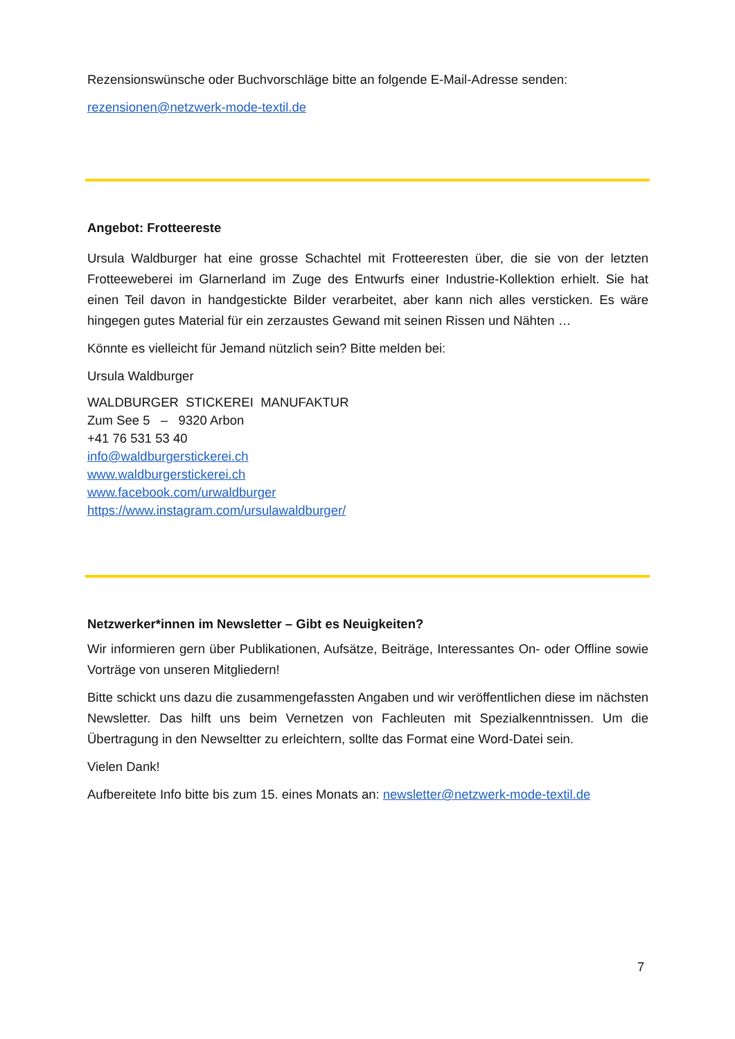Rezensionswünsche oder Buchvorschläge bitte an folgende E-Mail-Adresse senden:
rezensionen@netzwerk-mode-textil.de
Angebot: Frotteereste
Ursula Waldburger hat eine grosse Schachtel mit Frotteeresten über, die sie von der letzten Frotteeweberei im Glarnerland im Zuge des Entwurfs einer Industrie-Kollektion erhielt. Sie hat einen Teil davon in handgestickte Bilder verarbeitet, aber kann nich alles versticken. Es wäre hingegen gutes Material für ein zerzaustes Gewand mit seinen Rissen und Nähten …
Könnte es vielleicht für Jemand nützlich sein? Bitte melden bei:
Ursula Waldburger
WALDBURGER STICKEREI MANUFAKTUR
Zum See 5 – 9320 Arbon
+41 76 531 53 40
info@waldburgerstickerei.ch
www.waldburgerstickerei.ch
www.facebook.com/urwaldburger
https://www.instagram.com/ursulawaldburger/
Netzwerker*innen im Newsletter – Gibt es Neuigkeiten?
Wir informieren gern über Publikationen, Aufsätze, Beiträge, Interessantes On- oder Offline sowie Vorträge von unseren Mitgliedern!
Bitte schickt uns dazu die zusammengefassten Angaben und wir veröffentlichen diese im nächsten Newsletter. Das hilft uns beim Vernetzen von Fachleuten mit Spezialkenntnissen. Um die Übertragung in den Newseltter zu erleichtern, sollte das Format eine Word-Datei sein.
Vielen Dank!
Aufbereitete Info bitte bis zum 15. eines Monats an: newsletter@netzwerk-mode-textil.de
7